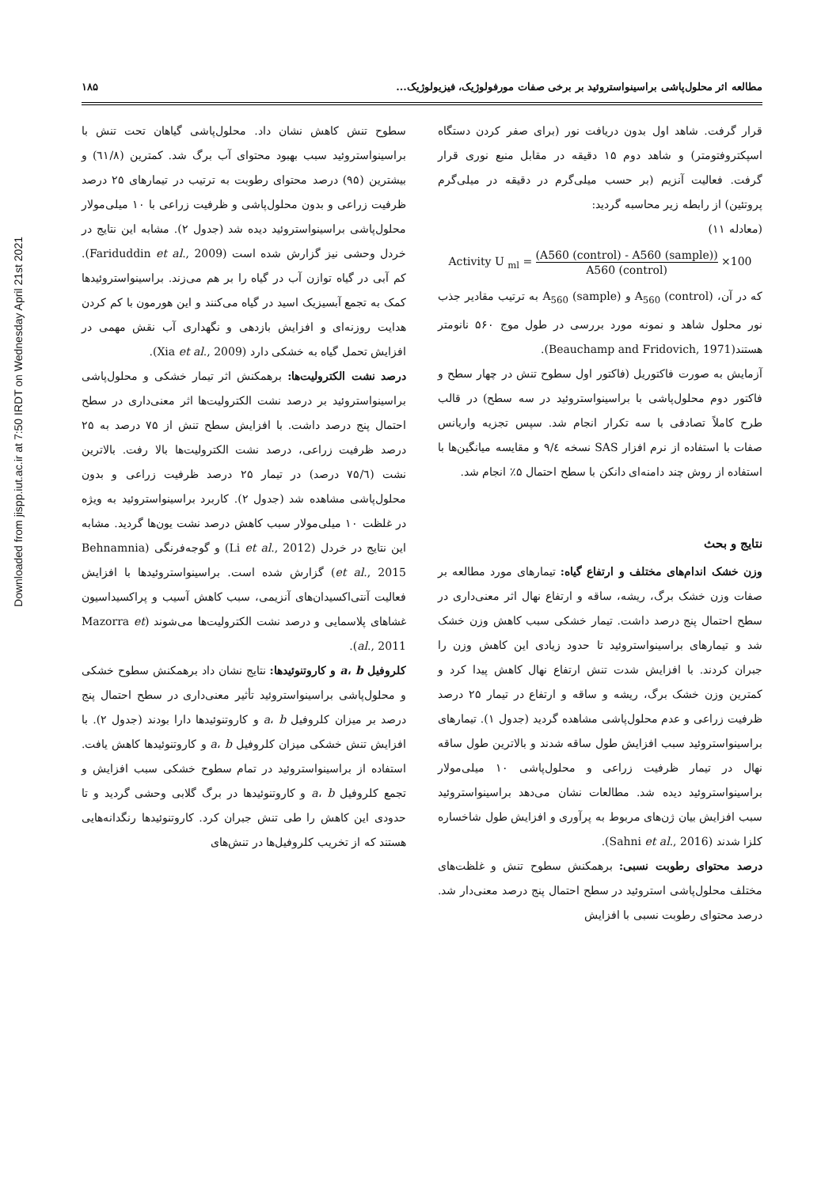Downloaded from jispp.iut.ac.ir at 7:50 IRDT on Wednesday April 21st 2021
مطالعه اثر محلول‌پاشی براسینواستروئید بر برخی صفات مورفولوژیک، فیزیولوژیک... ۱۸۵
قرار گرفت. شاهد اول بدون دریافت نور (برای صفر کردن دستگاه اسپکتروفتومتر) و شاهد دوم ۱۵ دقیقه در مقابل منبع نوری قرار گرفت. فعالیت آنزیم (بر حسب میلی‌گرم در دقیقه در میلی‌گرم پروتئین) از رابطه زیر محاسبه گردید:
(معادله ۱۱)
Activity U <sub>ml</sub> = (A560 (control) - A560 (sample)) A560 (control) ×100
که در آن، A<sub>560</sub> (control) و A<sub>560</sub> (sample) به ترتیب مقادیر جذب نور محلول شاهد و نمونه مورد بررسی در طول موج ۵۶۰ نانومتر هستند(Beauchamp and Fridovich, 1971).
آزمایش به صورت فاکتوریل (فاکتور اول سطوح تنش در چهار سطح و فاکتور دوم محلول‌پاشی با براسینواستروئید در سه سطح) در قالب طرح کاملاً تصادفی با سه تکرار انجام شد. سپس تجزیه واریانس صفات با استفاده از نرم افزار SAS نسخه ۹/٤ و مقایسه میانگین‌ها با استفاده از روش چند دامنه‌ای دانکن با سطح احتمال ۵٪ انجام شد.
نتایج و بحث
وزن خشک اندام‌های مختلف و ارتفاع گیاه: تیمارهای مورد مطالعه بر صفات وزن خشک برگ، ریشه، ساقه و ارتفاع نهال اثر معنی‌داری در سطح احتمال پنج درصد داشت. تیمار خشکی سبب کاهش وزن خشک شد و تیمارهای براسینواستروئید تا حدود زیادی این کاهش وزن را جبران کردند. با افزایش شدت تنش ارتفاع نهال کاهش پیدا کرد و کمترین وزن خشک برگ، ریشه و ساقه و ارتفاع در تیمار ۲۵ درصد ظرفیت زراعی و عدم محلول‌پاشی مشاهده گردید (جدول ۱). تیمارهای براسینواستروئید سبب افزایش طول ساقه شدند و بالاترین طول ساقه نهال در تیمار ظرفیت زراعی و محلول‌پاشی ۱۰ میلی‌مولار براسینواستروئید دیده شد. مطالعات نشان می‌دهد براسینواستروئید سبب افزایش بیان ژن‌های مربوط به پرآوری و افزایش طول شاخساره کلزا شدند (Sahni et al., 2016).
درصد محتوای رطوبت نسبی: برهمکنش سطوح تنش و غلظت‌های مختلف محلول‌پاشی استروئید در سطح احتمال پنج درصد معنی‌دار شد. درصد محتوای رطوبت نسبی با افزایش
سطوح تنش کاهش نشان داد. محلول‌پاشی گیاهان تحت تنش با براسینواستروئید سبب بهبود محتوای آب برگ شد. کمترین (٦١/٨) و بیشترین (۹۵) درصد محتوای رطوبت به ترتیب در تیمارهای ۲۵ درصد ظرفیت زراعی و بدون محلول‌پاشی و ظرفیت زراعی با ۱۰ میلی‌مولار محلول‌پاشی براسینواستروئید دیده شد (جدول ۲). مشابه این نتایج در خردل وحشی نیز گزارش شده است (Fariduddin et al., 2009). کم آبی در گیاه توازن آب در گیاه را بر هم می‌زند. براسینواستروئیدها کمک به تجمع آبسیزیک اسید در گیاه می‌کنند و این هورمون با کم کردن هدایت روزنه‌ای و افزایش بازدهی و نگهداری آب نقش مهمی در افزایش تحمل گیاه به خشکی دارد (Xia et al., 2009).
درصد نشت الکترولیت‌ها: برهمکنش اثر تیمار خشکی و محلول‌پاشی براسینواستروئید بر درصد نشت الکترولیت‌ها اثر معنی‌داری در سطح احتمال پنج درصد داشت. با افزایش سطح تنش از ۷۵ درصد به ۲۵ درصد ظرفیت زراعی، درصد نشت الکترولیت‌ها بالا رفت. بالاترین نشت (۷۵/٦ درصد) در تیمار ۲۵ درصد ظرفیت زراعی و بدون محلول‌پاشی مشاهده شد (جدول ۲). کاربرد براسینواستروئید به ویژه در غلظت ۱۰ میلی‌مولار سبب کاهش درصد نشت یون‌ها گردید. مشابه این نتایج در خردل (Li et al., 2012) و گوجه‌فرنگی (Behnamnia et al., 2015) گزارش شده است. براسینواستروئیدها با افزایش فعالیت آنتی‌اکسیدان‌های آنزیمی، سبب کاهش آسیب و پراکسیداسیون غشاهای پلاسمایی و درصد نشت الکترولیت‌ها می‌شوند (Mazorra et al., 2011).
کلروفیل a، b و کاروتنوئیدها: نتایج نشان داد برهمکنش سطوح خشکی و محلول‌پاشی براسینواستروئید تأثیر معنی‌داری در سطح احتمال پنج درصد بر میزان کلروفیل a، b و کاروتنوئیدها دارا بودند (جدول ۲). با افزایش تنش خشکی میزان کلروفیل a، b و کاروتنوئیدها کاهش یافت. استفاده از براسینواستروئید در تمام سطوح خشکی سبب افزایش و تجمع کلروفیل a، b و کاروتنوئیدها در برگ گلابی وحشی گردید و تا حدودی این کاهش را طی تنش جبران کرد. کاروتنوئیدها رنگدانه‌هایی هستند که از تخریب کلروفیل‌ها در تنش‌های